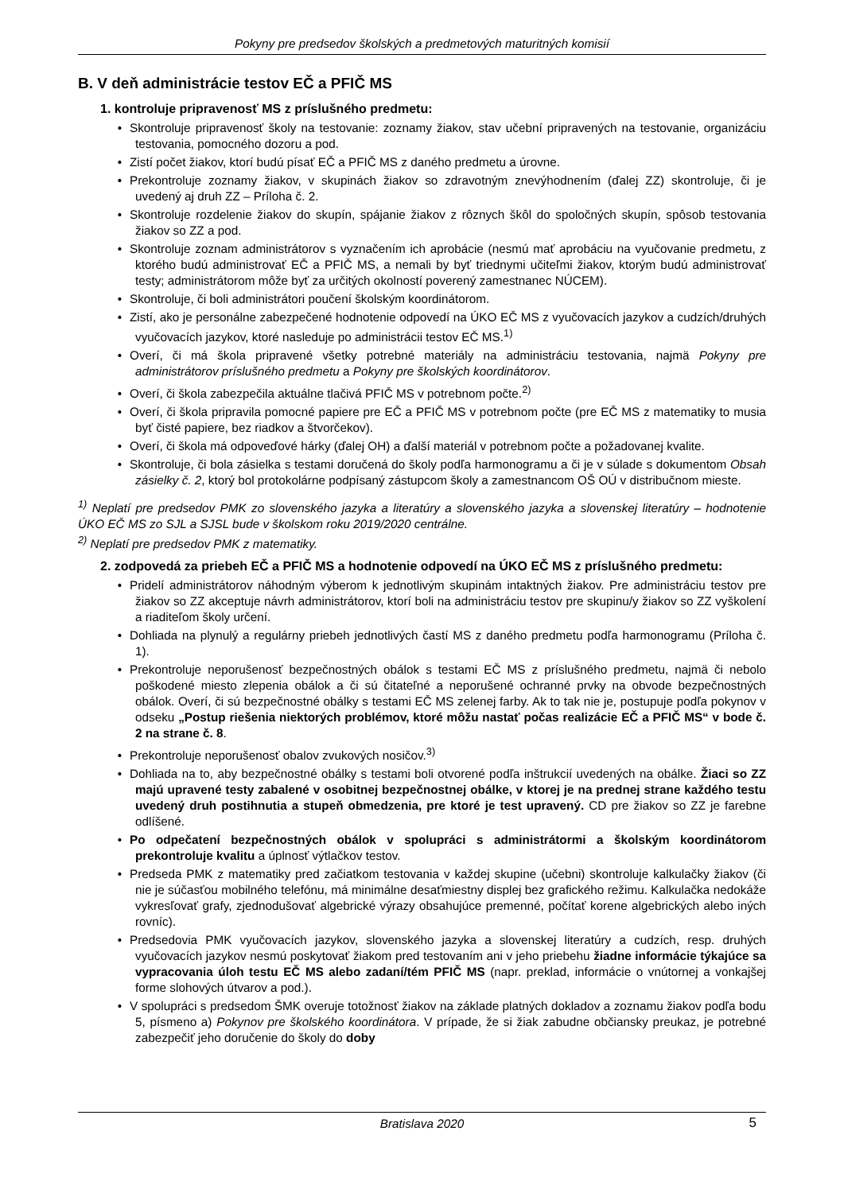Pokyny pre predsedov školských a predmetových maturitných komisií
B. V deň administrácie testov EČ a PFIČ MS
1. kontroluje pripravenosť MS z príslušného predmetu:
• Skontroluje pripravenosť školy na testovanie: zoznamy žiakov, stav učební pripravených na testovanie, organizáciu testovania, pomocného dozoru a pod.
• Zistí počet žiakov, ktorí budú písať EČ a PFIČ MS z daného predmetu a úrovne.
• Prekontroluje zoznamy žiakov, v skupinách žiakov so zdravotným znevýhodnením (ďalej ZZ) skontroluje, či je uvedený aj druh ZZ – Príloha č. 2.
• Skontroluje rozdelenie žiakov do skupín, spájanie žiakov z rôznych škôl do spoločných skupín, spôsob testovania žiakov so ZZ a pod.
• Skontroluje zoznam administrátorov s vyznačením ich aprobácie (nesmú mať aprobáciu na vyučovanie predmetu, z ktorého budú administrovať EČ a PFIČ MS, a nemali by byť triednymi učiteľmi žiakov, ktorým budú administrovať testy; administrátorom môže byť za určitých okolností poverený zamestnanec NÚCEM).
• Skontroluje, či boli administrátori poučení školským koordinátorom.
• Zistí, ako je personálne zabezpečené hodnotenie odpovedí na ÚKO EČ MS z vyučovacích jazykov a cudzích/druhých vyučovacích jazykov, ktoré nasleduje po administrácii testov EČ MS.<sup>1)</sup>
• Overí, či má škola pripravené všetky potrebné materiály na administráciu testovania, najmä Pokyny pre administrátorov príslušného predmetu a Pokyny pre školských koordinátorov.
• Overí, či škola zabezpečila aktuálne tlačivá PFIČ MS v potrebnom počte.<sup>2)</sup>
• Overí, či škola pripravila pomocné papiere pre EČ a PFIČ MS v potrebnom počte (pre EČ MS z matematiky to musia byť čisté papiere, bez riadkov a štvorčekov).
• Overí, či škola má odpoveďové hárky (ďalej OH) a ďalší materiál v potrebnom počte a požadovanej kvalite.
• Skontroluje, či bola zásielka s testami doručená do školy podľa harmonogramu a či je v súlade s dokumentom Obsah zásielky č. 2, ktorý bol protokolárne podpísaný zástupcom školy a zamestnancom OŠ OÚ v distribučnom mieste.
<sup>1)</sup> Neplatí pre predsedov PMK zo slovenského jazyka a literatúry a slovenského jazyka a slovenskej literatúry – hodnotenie ÚKO EČ MS zo SJL a SJSL bude v školskom roku 2019/2020 centrálne.
<sup>2)</sup> Neplatí pre predsedov PMK z matematiky.
2. zodpovedá za priebeh EČ a PFIČ MS a hodnotenie odpovedí na ÚKO EČ MS z príslušného predmetu:
• Pridelí administrátorov náhodným výberom k jednotlivým skupinám intaktných žiakov. Pre administráciu testov pre žiakov so ZZ akceptuje návrh administrátorov, ktorí boli na administráciu testov pre skupinu/y žiakov so ZZ vyškolení a riaditeľom školy určení.
• Dohliada na plynulý a regulárny priebeh jednotlivých častí MS z daného predmetu podľa harmonogramu (Príloha č. 1).
• Prekontroluje neporušenosť bezpečnostných obálok s testami EČ MS z príslušného predmetu, najmä či nebolo poškodené miesto zlepenia obálok a či sú čitateľné a neporušené ochranné prvky na obvode bezpečnostných obálok. Overí, či sú bezpečnostné obálky s testami EČ MS zelenej farby. Ak to tak nie je, postupuje podľa pokynov v odseku „Postup riešenia niektorých problémov, ktoré môžu nastať počas realizácie EČ a PFIČ MS“ v bode č. 2 na strane č. 8.
• Prekontroluje neporušenosť obalov zvukových nosičov.<sup>3)</sup>
• Dohliada na to, aby bezpečnostné obálky s testami boli otvorené podľa inštrukcií uvedených na obálke. Žiaci so ZZ majú upravené testy zabalené v osobitnej bezpečnostnej obálke, v ktorej je na prednej strane každého testu uvedený druh postihnutia a stupeň obmedzenia, pre ktoré je test upravený. CD pre žiakov so ZZ je farebne odlíšené.
• Po odpečatení bezpečnostných obálok v spolupráci s administrátormi a školským koordinátorom prekontroluje kvalitu a úplnosť výtlačkov testov.
• Predseda PMK z matematiky pred začiatkom testovania v každej skupine (učebni) skontroluje kalkulačky žiakov (či nie je súčasťou mobilného telefónu, má minimálne desaťmiestny displej bez grafického režimu. Kalkulačka nedokáže vykresľovať grafy, zjednodušovať algebrické výrazy obsahujúce premenné, počítať korene algebrických alebo iných rovníc).
• Predsedovia PMK vyučovacích jazykov, slovenského jazyka a slovenskej literatúry a cudzích, resp. druhých vyučovacích jazykov nesmú poskytovať žiakom pred testovaním ani v jeho priebehu žiadne informácie týkajúce sa vypracovania úloh testu EČ MS alebo zadaní/tém PFIČ MS (napr. preklad, informácie o vnútornej a vonkajšej forme slohových útvarov a pod.).
• V spolupráci s predsedom ŠMK overuje totožnosť žiakov na základe platných dokladov a zoznamu žiakov podľa bodu 5, písmeno a) Pokynov pre školského koordinátora. V prípade, že si žiak zabudne občiansky preukaz, je potrebné zabezpečiť jeho doručenie do školy do doby
Bratislava 2020 5